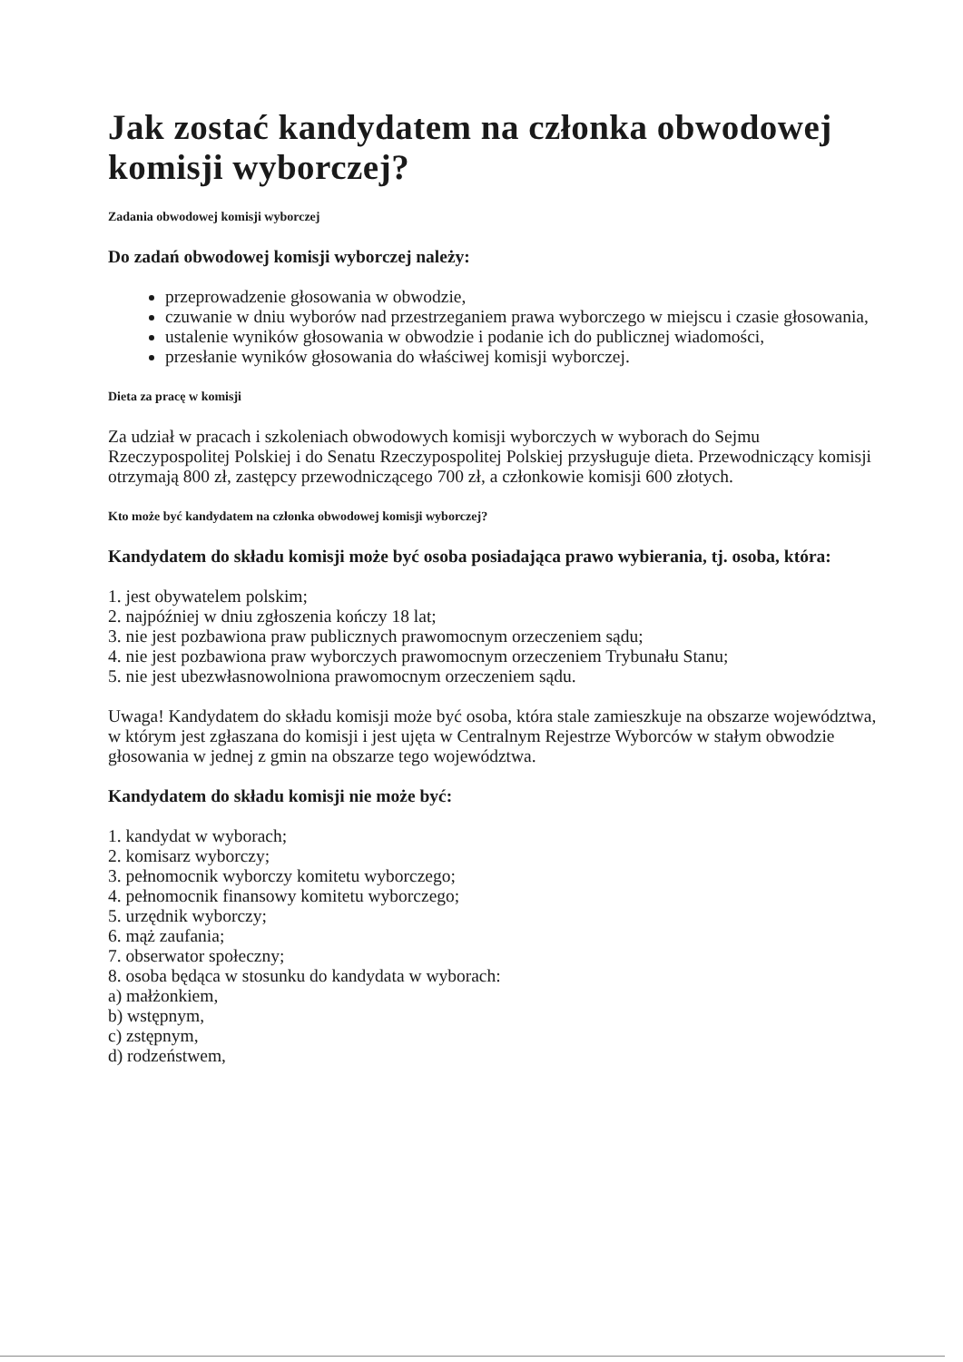Jak zostać kandydatem na członka obwodowej komisji wyborczej?
Zadania obwodowej komisji wyborczej
Do zadań obwodowej komisji wyborczej należy:
przeprowadzenie głosowania w obwodzie,
czuwanie w dniu wyborów nad przestrzeganiem prawa wyborczego w miejscu i czasie głosowania,
ustalenie wyników głosowania w obwodzie i podanie ich do publicznej wiadomości,
przesłanie wyników głosowania do właściwej komisji wyborczej.
Dieta za pracę w komisji
Za udział w pracach i szkoleniach obwodowych komisji wyborczych w wyborach do Sejmu Rzeczypospolitej Polskiej i do Senatu Rzeczypospolitej Polskiej przysługuje dieta. Przewodniczący komisji otrzymają 800 zł, zastępcy przewodniczącego 700 zł, a członkowie komisji 600 złotych.
Kto może być kandydatem na członka obwodowej komisji wyborczej?
Kandydatem do składu komisji może być osoba posiadająca prawo wybierania, tj. osoba, która:
1. jest obywatelem polskim;
2. najpóźniej w dniu zgłoszenia kończy 18 lat;
3. nie jest pozbawiona praw publicznych prawomocnym orzeczeniem sądu;
4. nie jest pozbawiona praw wyborczych prawomocnym orzeczeniem Trybunału Stanu;
5. nie jest ubezwłasnowolniona prawomocnym orzeczeniem sądu.
Uwaga! Kandydatem do składu komisji może być osoba, która stale zamieszkuje na obszarze województwa, w którym jest zgłaszana do komisji i jest ujęta w Centralnym Rejestrze Wyborców w stałym obwodzie głosowania w jednej z gmin na obszarze tego województwa.
Kandydatem do składu komisji nie może być:
1. kandydat w wyborach;
2. komisarz wyborczy;
3. pełnomocnik wyborczy komitetu wyborczego;
4. pełnomocnik finansowy komitetu wyborczego;
5. urzędnik wyborczy;
6. mąż zaufania;
7. obserwator społeczny;
8. osoba będąca w stosunku do kandydata w wyborach:
a) małżonkiem,
b) wstępnym,
c) zstępnym,
d) rodzeństwem,